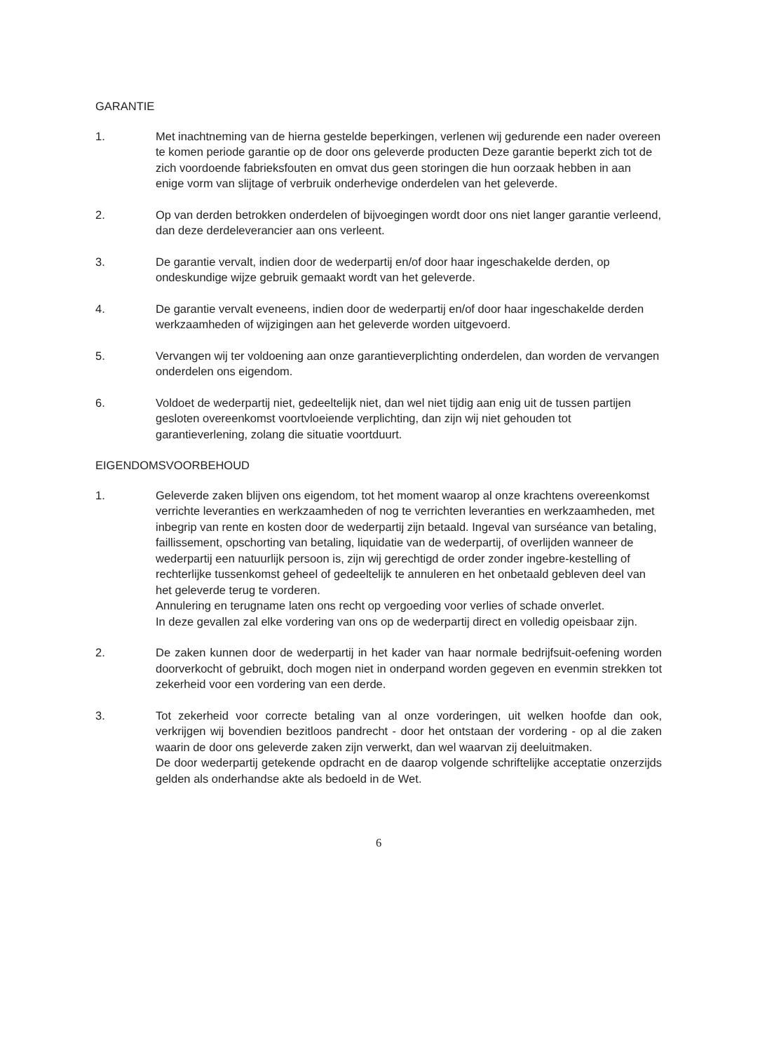GARANTIE
1. Met inachtneming van de hierna gestelde beperkingen, verlenen wij gedurende een nader overeen te komen periode garantie op de door ons geleverde producten Deze garantie beperkt zich tot de zich voordoende fabrieksfouten en omvat dus geen storingen die hun oorzaak hebben in aan enige vorm van slijtage of verbruik onderhevige onderdelen van het geleverde.
2. Op van derden betrokken onderdelen of bijvoegingen wordt door ons niet langer garantie verleend, dan deze derdeleverancier aan ons verleent.
3. De garantie vervalt, indien door de wederpartij en/of door haar ingeschakelde derden, op ondeskundige wijze gebruik gemaakt wordt van het geleverde.
4. De garantie vervalt eveneens, indien door de wederpartij en/of door haar ingeschakelde derden werkzaamheden of wijzigingen aan het geleverde worden uitgevoerd.
5. Vervangen wij ter voldoening aan onze garantieverplichting onderdelen, dan worden de vervangen onderdelen ons eigendom.
6. Voldoet de wederpartij niet, gedeeltelijk niet, dan wel niet tijdig aan enig uit de tussen partijen gesloten overeenkomst voortvloeiende verplichting, dan zijn wij niet gehouden tot garantieverlening, zolang die situatie voortduurt.
EIGENDOMSVOORBEHOUD
1. Geleverde zaken blijven ons eigendom, tot het moment waarop al onze krachtens overeenkomst verrichte leveranties en werkzaamheden of nog te verrichten leveranties en werkzaamheden, met inbegrip van rente en kosten door de wederpartij zijn betaald. Ingeval van surséance van betaling, faillissement, opschorting van betaling, liquidatie van de wederpartij, of overlijden wanneer de wederpartij een natuurlijk persoon is, zijn wij gerechtigd de order zonder ingebre-kestelling of rechterlijke tussenkomst geheel of gedeeltelijk te annuleren en het onbetaald gebleven deel van het geleverde terug te vorderen.
Annulering en terugname laten ons recht op vergoeding voor verlies of schade onverlet.
In deze gevallen zal elke vordering van ons op de wederpartij direct en volledig opeisbaar zijn.
2. De zaken kunnen door de wederpartij in het kader van haar normale bedrijfsuit-oefening worden doorverkocht of gebruikt, doch mogen niet in onderpand worden gegeven en evenmin strekken tot zekerheid voor een vordering van een derde.
3. Tot zekerheid voor correcte betaling van al onze vorderingen, uit welken hoofde dan ook, verkrijgen wij bovendien bezitloos pandrecht - door het ontstaan der vordering - op al die zaken waarin de door ons geleverde zaken zijn verwerkt, dan wel waarvan zij deeluitmaken.
De door wederpartij getekende opdracht en de daarop volgende schriftelijke acceptatie onzerzijds gelden als onderhandse akte als bedoeld in de Wet.
6